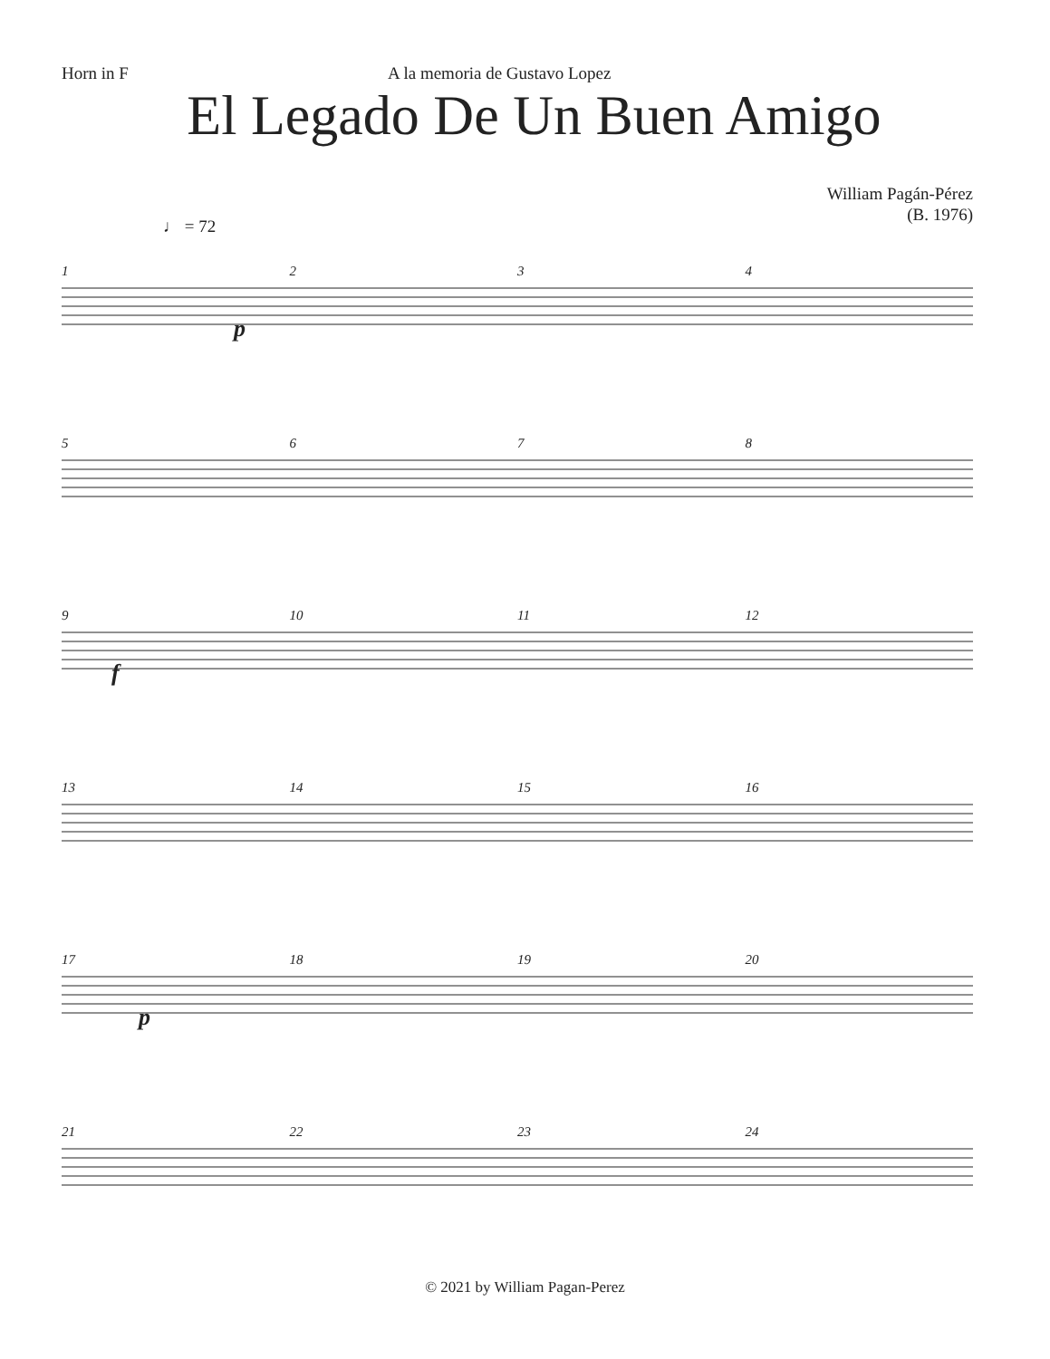Horn in F A la memoria de Gustavo Lopez
El Legado De Un Buen Amigo
William Pagán-Pérez
(B. 1976)
♩ = 72
1234
p
5678
9 10 11 12
f
13 14 15 16
17 18 19 20
p
21 22 23 24
© 2021 by William Pagan-Perez